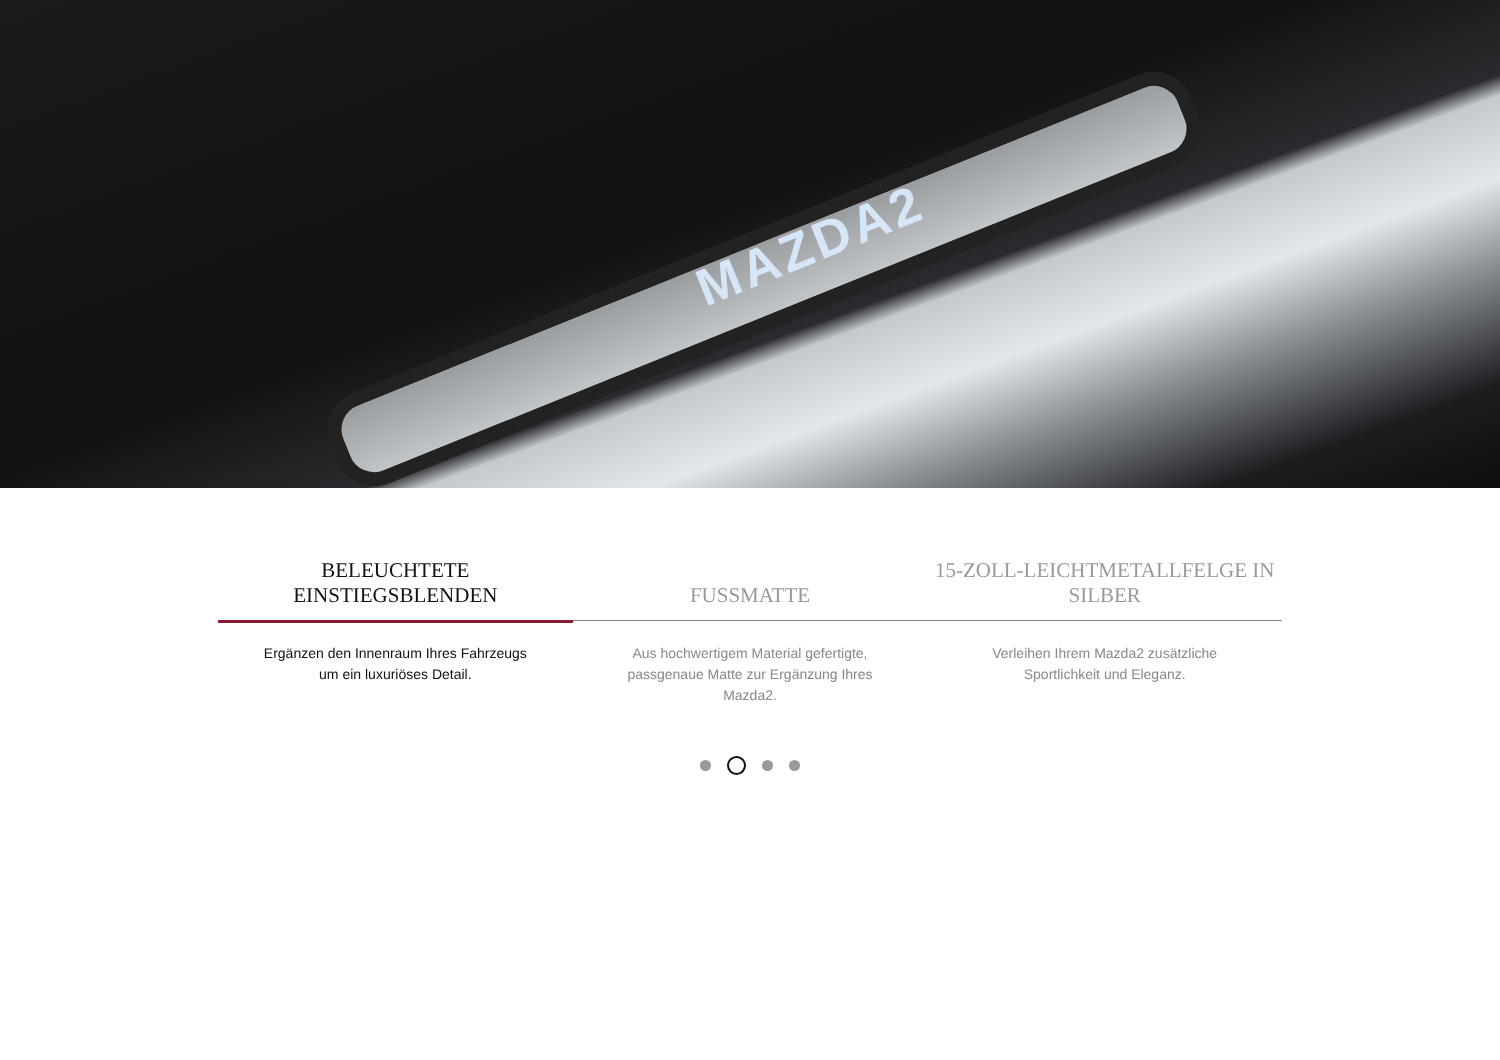MAZDA2
BELEUCHTETE EINSTIEGSBLENDEN FUSSMATTE 15-ZOLL-LEICHTMETALLFELGE IN SILBER
Ergänzen den Innenraum Ihres Fahrzeugs um ein luxuriöses Detail.
Aus hochwertigem Material gefertigte, passgenaue Matte zur Ergänzung Ihres Mazda2.
Verleihen Ihrem Mazda2 zusätzliche Sportlichkeit und Eleganz.